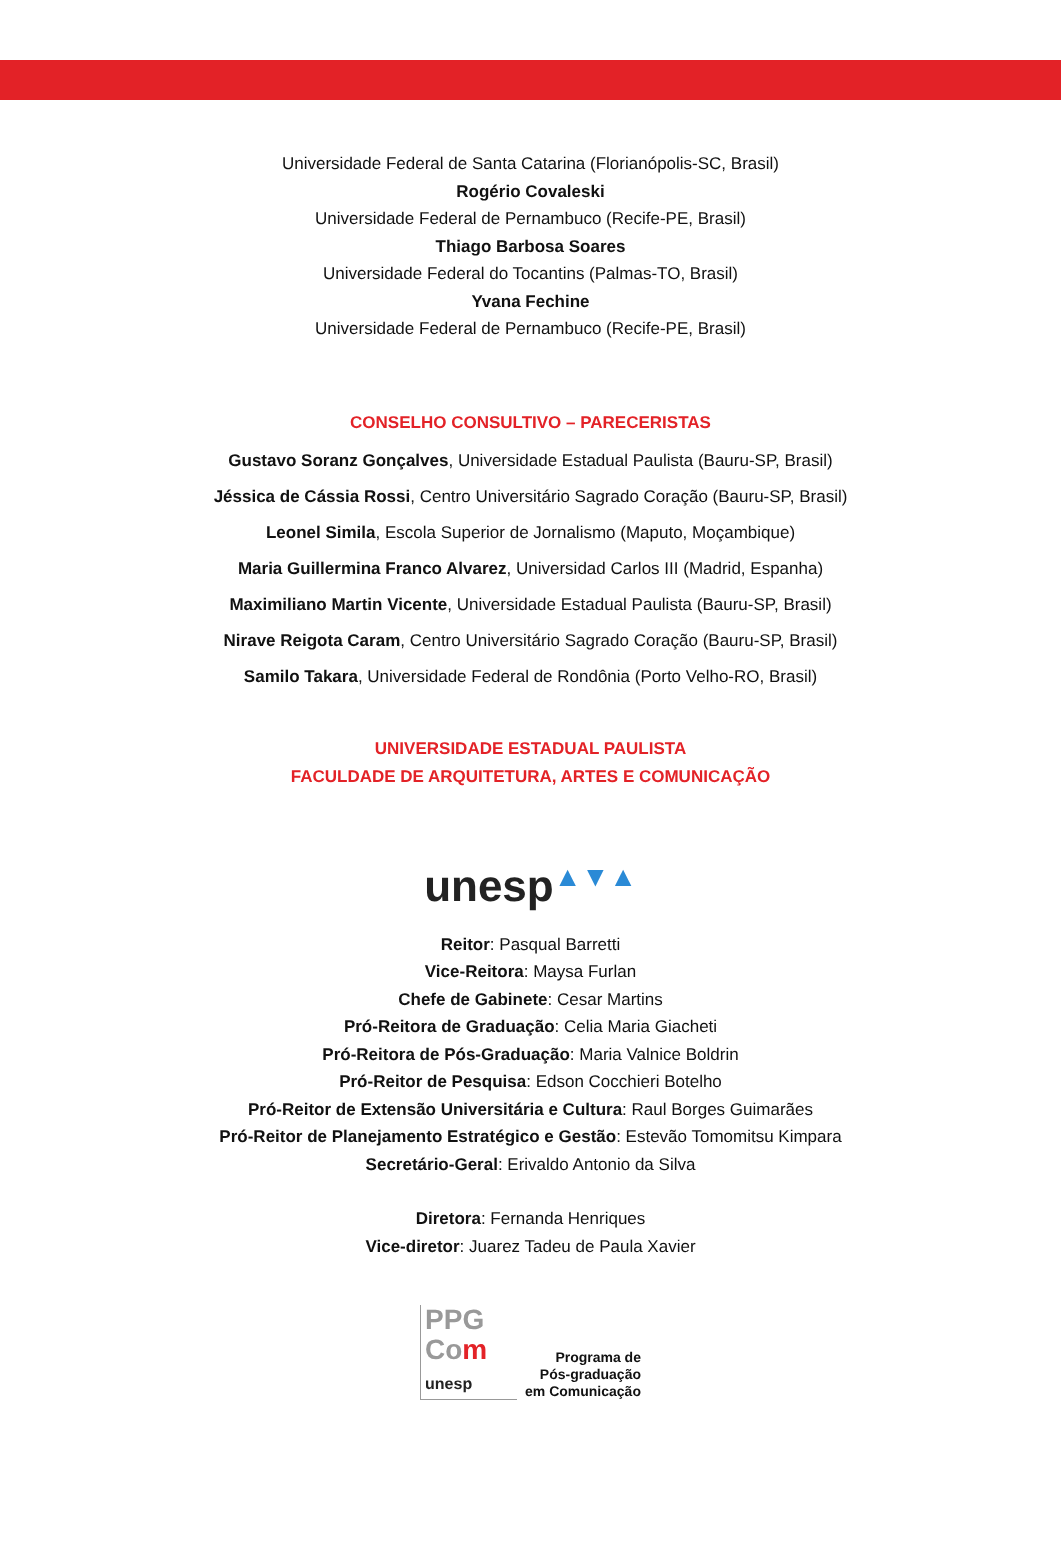Universidade Federal de Santa Catarina (Florianópolis-SC, Brasil)
Rogério Covaleski
Universidade Federal de Pernambuco (Recife-PE, Brasil)
Thiago Barbosa Soares
Universidade Federal do Tocantins (Palmas-TO, Brasil)
Yvana Fechine
Universidade Federal de Pernambuco (Recife-PE, Brasil)
CONSELHO CONSULTIVO – PARECERISTAS
Gustavo Soranz Gonçalves, Universidade Estadual Paulista (Bauru-SP, Brasil)
Jéssica de Cássia Rossi, Centro Universitário Sagrado Coração (Bauru-SP, Brasil)
Leonel Simila, Escola Superior de Jornalismo (Maputo, Moçambique)
Maria Guillermina Franco Alvarez, Universidad Carlos III (Madrid, Espanha)
Maximiliano Martin Vicente, Universidade Estadual Paulista (Bauru-SP, Brasil)
Nirave Reigota Caram, Centro Universitário Sagrado Coração (Bauru-SP, Brasil)
Samilo Takara, Universidade Federal de Rondônia (Porto Velho-RO, Brasil)
UNIVERSIDADE ESTADUAL PAULISTA
FACULDADE DE ARQUITETURA, ARTES E COMUNICAÇÃO
unesp▲▼▲
Reitor: Pasqual Barretti
Vice-Reitora: Maysa Furlan
Chefe de Gabinete: Cesar Martins
Pró-Reitora de Graduação: Celia Maria Giacheti
Pró-Reitora de Pós-Graduação: Maria Valnice Boldrin
Pró-Reitor de Pesquisa: Edson Cocchieri Botelho
Pró-Reitor de Extensão Universitária e Cultura: Raul Borges Guimarães
Pró-Reitor de Planejamento Estratégico e Gestão: Estevão Tomomitsu Kimpara
Secretário-Geral: Erivaldo Antonio da Silva
Diretora: Fernanda Henriques
Vice-diretor: Juarez Tadeu de Paula Xavier
PPG
Com
unesp
Programa de
Pós-graduação
em Comunicação